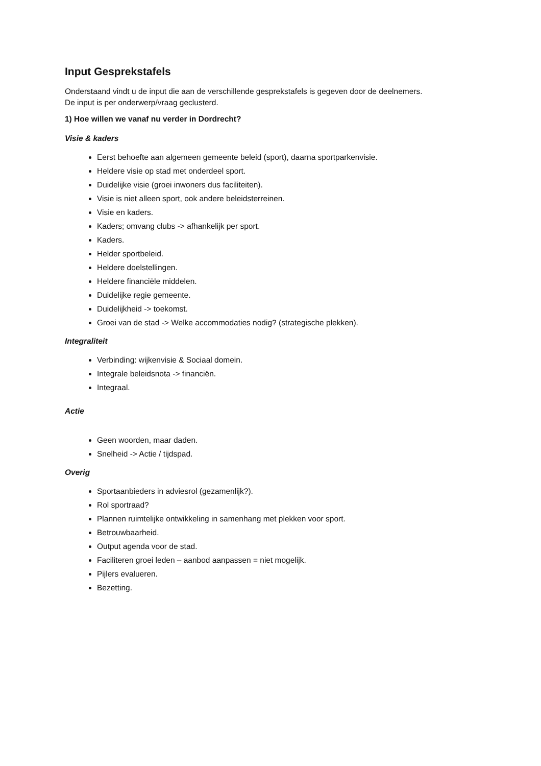Input Gesprekstafels
Onderstaand vindt u de input die aan de verschillende gesprekstafels is gegeven door de deelnemers.
De input is per onderwerp/vraag geclusterd.
1) Hoe willen we vanaf nu verder in Dordrecht?
Visie & kaders
Eerst behoefte aan algemeen gemeente beleid (sport), daarna sportparkenvisie.
Heldere visie op stad met onderdeel sport.
Duidelijke visie (groei inwoners dus faciliteiten).
Visie is niet alleen sport, ook andere beleidsterreinen.
Visie en kaders.
Kaders; omvang clubs -> afhankelijk per sport.
Kaders.
Helder sportbeleid.
Heldere doelstellingen.
Heldere financiële middelen.
Duidelijke regie gemeente.
Duidelijkheid -> toekomst.
Groei van de stad -> Welke accommodaties nodig? (strategische plekken).
Integraliteit
Verbinding: wijkenvisie & Sociaal domein.
Integrale beleidsnota -> financiën.
Integraal.
Actie
Geen woorden, maar daden.
Snelheid -> Actie / tijdspad.
Overig
Sportaanbieders in adviesrol (gezamenlijk?).
Rol sportraad?
Plannen ruimtelijke ontwikkeling in samenhang met plekken voor sport.
Betrouwbaarheid.
Output agenda voor de stad.
Faciliteren groei leden – aanbod aanpassen = niet mogelijk.
Pijlers evalueren.
Bezetting.